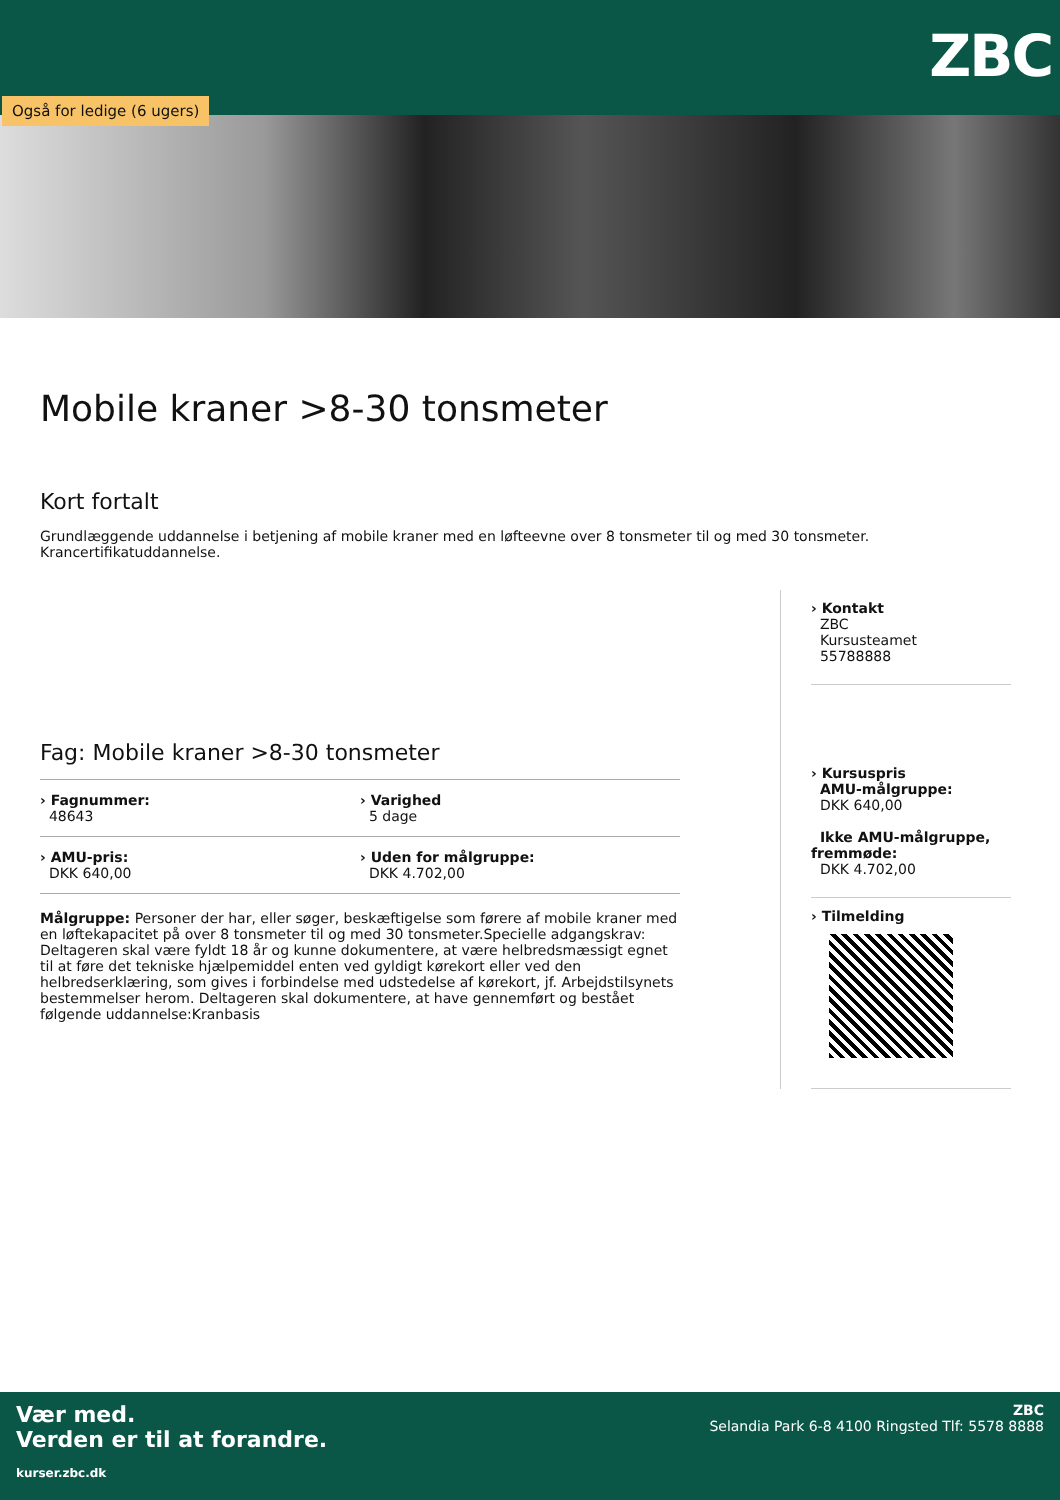ZBC
Også for ledige (6 ugers)
Mobile kraner >8-30 tonsmeter
Kort fortalt
Grundlæggende uddannelse i betjening af mobile kraner med en løfteevne over 8 tonsmeter til og med 30 tonsmeter. Krancertifikatuddannelse.
Fag: Mobile kraner >8-30 tonsmeter
› Fagnummer:
48643
› Varighed
5 dage
› AMU-pris:
DKK 640,00
› Uden for målgruppe:
DKK 4.702,00
Målgruppe: Personer der har, eller søger, beskæftigelse som førere af mobile kraner med en løftekapacitet på over 8 tonsmeter til og med 30 tonsmeter.Specielle adgangskrav: Deltageren skal være fyldt 18 år og kunne dokumentere, at være helbredsmæssigt egnet til at føre det tekniske hjælpemiddel enten ved gyldigt kørekort eller ved den helbredserklæring, som gives i forbindelse med udstedelse af kørekort, jf. Arbejdstilsynets bestemmelser herom. Deltageren skal dokumentere, at have gennemført og bestået følgende uddannelse:Kranbasis
› Kontakt
ZBC
Kursusteamet
55788888
› Kursuspris
AMU-målgruppe:
DKK 640,00
Ikke AMU-målgruppe, fremmøde:
DKK 4.702,00
› Tilmelding
Vær med.
Verden er til at forandre.
kurser.zbc.dk
ZBC
Selandia Park 6-8 4100 Ringsted Tlf: 5578 8888